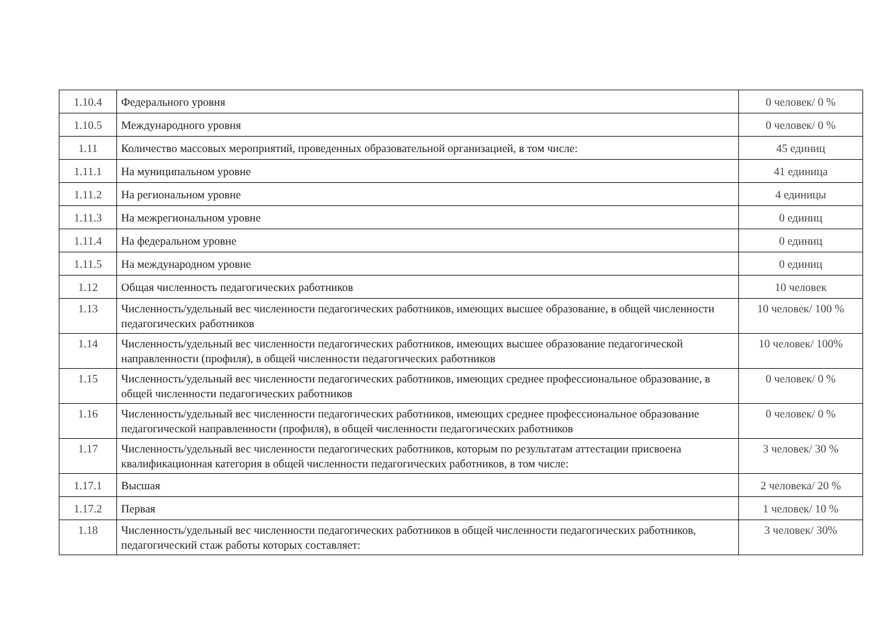| 1.10.4 | Федерального уровня | 0 человек/ 0 % |
| 1.10.5 | Международного уровня | 0 человек/ 0 % |
| 1.11 | Количество массовых мероприятий, проведенных образовательной организацией, в том числе: | 45 единиц |
| 1.11.1 | На муниципальном уровне | 41 единица |
| 1.11.2 | На региональном уровне | 4 единицы |
| 1.11.3 | На межрегиональном уровне | 0 единиц |
| 1.11.4 | На федеральном уровне | 0 единиц |
| 1.11.5 | На международном уровне | 0 единиц |
| 1.12 | Общая численность педагогических работников | 10 человек |
| 1.13 | Численность/удельный вес численности педагогических работников, имеющих высшее образование, в общей численности педагогических работников | 10 человек/ 100 % |
| 1.14 | Численность/удельный вес численности педагогических работников, имеющих высшее образование педагогической направленности (профиля), в общей численности педагогических работников | 10 человек/ 100% |
| 1.15 | Численность/удельный вес численности педагогических работников, имеющих среднее профессиональное образование, в общей численности педагогических работников | 0 человек/ 0 % |
| 1.16 | Численность/удельный вес численности педагогических работников, имеющих среднее профессиональное образование педагогической направленности (профиля), в общей численности педагогических работников | 0 человек/ 0 % |
| 1.17 | Численность/удельный вес численности педагогических работников, которым по результатам аттестации присвоена квалификационная категория в общей численности педагогических работников, в том числе: | 3 человек/ 30 % |
| 1.17.1 | Высшая | 2 человека/ 20 % |
| 1.17.2 | Первая | 1 человек/ 10 % |
| 1.18 | Численность/удельный вес численности педагогических работников в общей численности педагогических работников, педагогический стаж работы которых составляет: | 3 человек/ 30% |